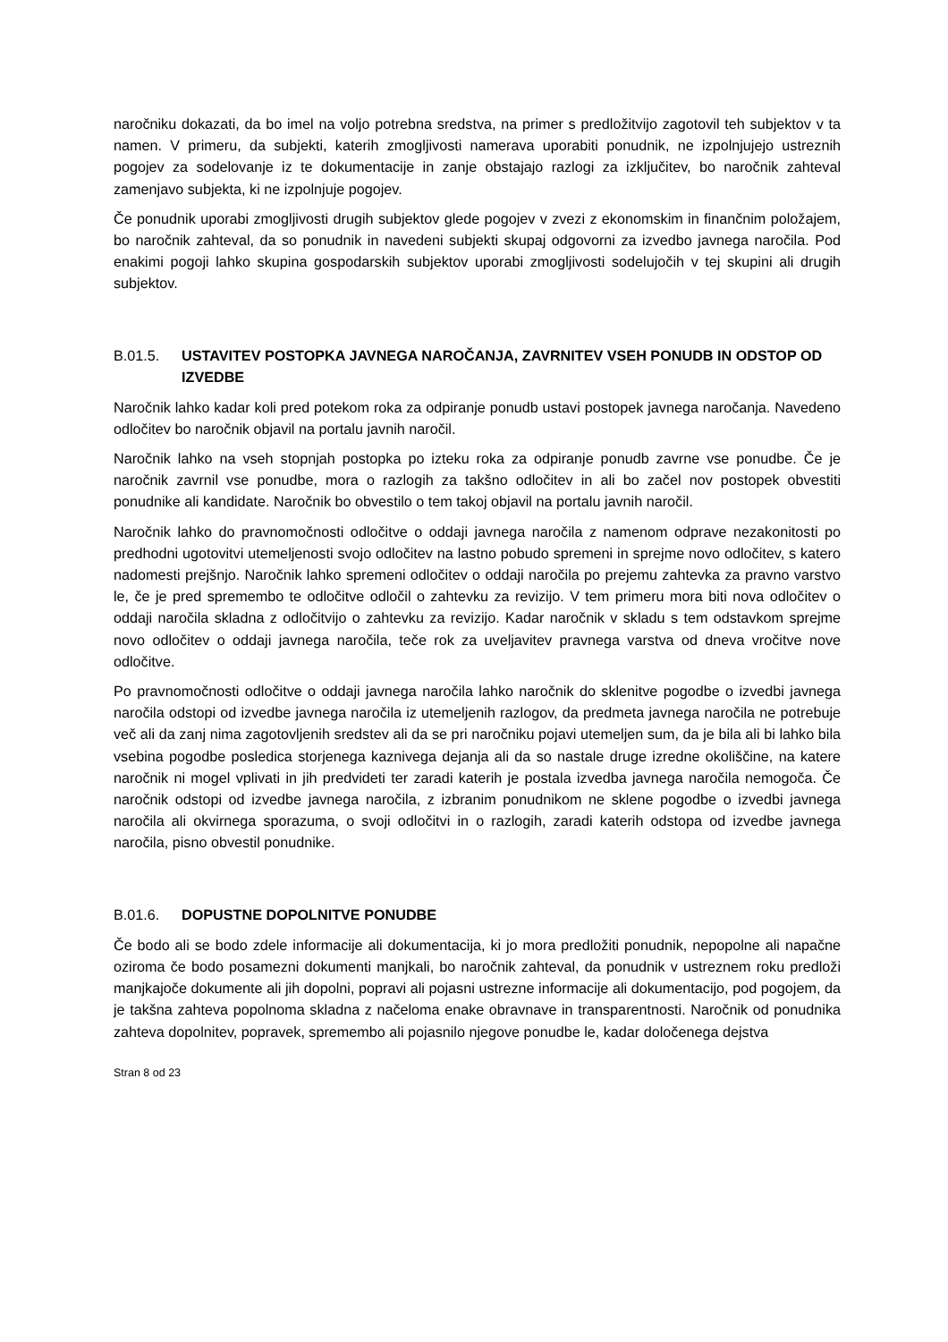naročniku dokazati, da bo imel na voljo potrebna sredstva, na primer s predložitvijo zagotovil teh subjektov v ta namen. V primeru, da subjekti, katerih zmogljivosti namerava uporabiti ponudnik, ne izpolnjujejo ustreznih pogojev za sodelovanje iz te dokumentacije in zanje obstajajo razlogi za izključitev, bo naročnik zahteval zamenjavo subjekta, ki ne izpolnjuje pogojev.
Če ponudnik uporabi zmogljivosti drugih subjektov glede pogojev v zvezi z ekonomskim in finančnim položajem, bo naročnik zahteval, da so ponudnik in navedeni subjekti skupaj odgovorni za izvedbo javnega naročila. Pod enakimi pogoji lahko skupina gospodarskih subjektov uporabi zmogljivosti sodelujočih v tej skupini ali drugih subjektov.
B.01.5. USTAVITEV POSTOPKA JAVNEGA NAROČANJA, ZAVRNITEV VSEH PONUDB IN ODSTOP OD IZVEDBE
Naročnik lahko kadar koli pred potekom roka za odpiranje ponudb ustavi postopek javnega naročanja. Navedeno odločitev bo naročnik objavil na portalu javnih naročil.
Naročnik lahko na vseh stopnjah postopka po izteku roka za odpiranje ponudb zavrne vse ponudbe. Če je naročnik zavrnil vse ponudbe, mora o razlogih za takšno odločitev in ali bo začel nov postopek obvestiti ponudnike ali kandidate. Naročnik bo obvestilo o tem takoj objavil na portalu javnih naročil.
Naročnik lahko do pravnomočnosti odločitve o oddaji javnega naročila z namenom odprave nezakonitosti po predhodni ugotovitvi utemeljenosti svojo odločitev na lastno pobudo spremeni in sprejme novo odločitev, s katero nadomesti prejšnjo. Naročnik lahko spremeni odločitev o oddaji naročila po prejemu zahtevka za pravno varstvo le, če je pred spremembo te odločitve odločil o zahtevku za revizijo. V tem primeru mora biti nova odločitev o oddaji naročila skladna z odločitvijo o zahtevku za revizijo. Kadar naročnik v skladu s tem odstavkom sprejme novo odločitev o oddaji javnega naročila, teče rok za uveljavitev pravnega varstva od dneva vročitve nove odločitve.
Po pravnomočnosti odločitve o oddaji javnega naročila lahko naročnik do sklenitve pogodbe o izvedbi javnega naročila odstopi od izvedbe javnega naročila iz utemeljenih razlogov, da predmeta javnega naročila ne potrebuje več ali da zanj nima zagotovljenih sredstev ali da se pri naročniku pojavi utemeljen sum, da je bila ali bi lahko bila vsebina pogodbe posledica storjenega kaznivega dejanja ali da so nastale druge izredne okoliščine, na katere naročnik ni mogel vplivati in jih predvideti ter zaradi katerih je postala izvedba javnega naročila nemogoča. Če naročnik odstopi od izvedbe javnega naročila, z izbranim ponudnikom ne sklene pogodbe o izvedbi javnega naročila ali okvirnega sporazuma, o svoji odločitvi in o razlogih, zaradi katerih odstopa od izvedbe javnega naročila, pisno obvestil ponudnike.
B.01.6. DOPUSTNE DOPOLNITVE PONUDBE
Če bodo ali se bodo zdele informacije ali dokumentacija, ki jo mora predložiti ponudnik, nepopolne ali napačne oziroma če bodo posamezni dokumenti manjkali, bo naročnik zahteval, da ponudnik v ustreznem roku predloži manjkajoče dokumente ali jih dopolni, popravi ali pojasni ustrezne informacije ali dokumentacijo, pod pogojem, da je takšna zahteva popolnoma skladna z načeloma enake obravnave in transparentnosti. Naročnik od ponudnika zahteva dopolnitev, popravek, spremembo ali pojasnilo njegove ponudbe le, kadar določenega dejstva
Stran 8 od 23